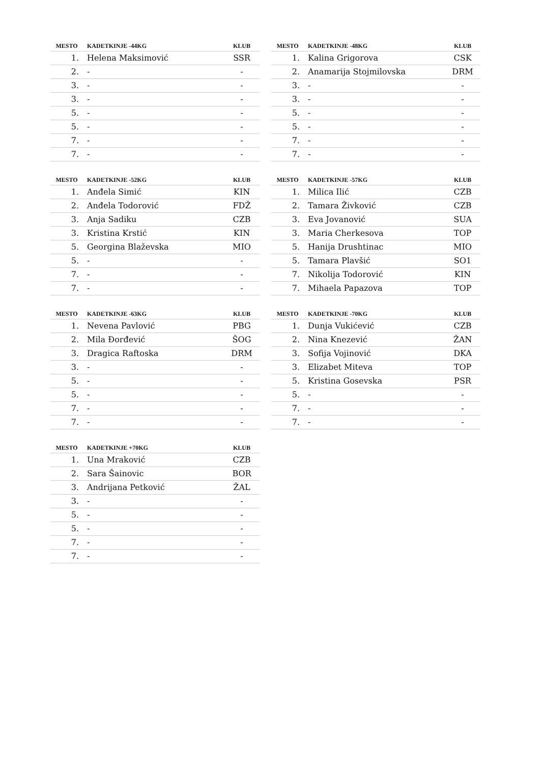| MESTO | KADETKINJE -44KG | KLUB |
| --- | --- | --- |
| 1. | Helena Maksimović | SSR |
| 2. | - | - |
| 3. | - | - |
| 3. | - | - |
| 5. | - | - |
| 5. | - | - |
| 7. | - | - |
| 7. | - | - |
| MESTO | KADETKINJE -48KG | KLUB |
| --- | --- | --- |
| 1. | Kalina Grigorova | CSK |
| 2. | Anamarija Stojmilovska | DRM |
| 3. | - | - |
| 3. | - | - |
| 5. | - | - |
| 5. | - | - |
| 7. | - | - |
| 7. | - | - |
| MESTO | KADETKINJE -52KG | KLUB |
| --- | --- | --- |
| 1. | Anđela Simić | KIN |
| 2. | Anđela Todorović | FDŽ |
| 3. | Anja Sadiku | CZB |
| 3. | Kristina Krstić | KIN |
| 5. | Georgina Blaževska | MIO |
| 5. | - | - |
| 7. | - | - |
| 7. | - | - |
| MESTO | KADETKINJE -57KG | KLUB |
| --- | --- | --- |
| 1. | Milica Ilić | CZB |
| 2. | Tamara Živković | CZB |
| 3. | Eva Jovanović | SUA |
| 3. | Maria Cherkesova | TOP |
| 5. | Hanija Drushtinac | MIO |
| 5. | Tamara Plavšić | SO1 |
| 7. | Nikolija Todorović | KIN |
| 7. | Mihaela Papazova | TOP |
| MESTO | KADETKINJE -63KG | KLUB |
| --- | --- | --- |
| 1. | Nevena Pavlović | PBG |
| 2. | Mila Đorđević | ŠOG |
| 3. | Dragica Raftoska | DRM |
| 3. | - | - |
| 5. | - | - |
| 5. | - | - |
| 7. | - | - |
| 7. | - | - |
| MESTO | KADETKINJE -70KG | KLUB |
| --- | --- | --- |
| 1. | Dunja Vukićević | CZB |
| 2. | Nina Knezević | ŽAN |
| 3. | Sofija Vojinović | DKA |
| 3. | Elizabet Miteva | TOP |
| 5. | Kristina Gosevska | PSR |
| 5. | - | - |
| 7. | - | - |
| 7. | - | - |
| MESTO | KADETKINJE +70KG | KLUB |
| --- | --- | --- |
| 1. | Una Mraković | CZB |
| 2. | Sara Šainovic | BOR |
| 3. | Andrijana Petković | ŽAL |
| 3. | - | - |
| 5. | - | - |
| 5. | - | - |
| 7. | - | - |
| 7. | - | - |